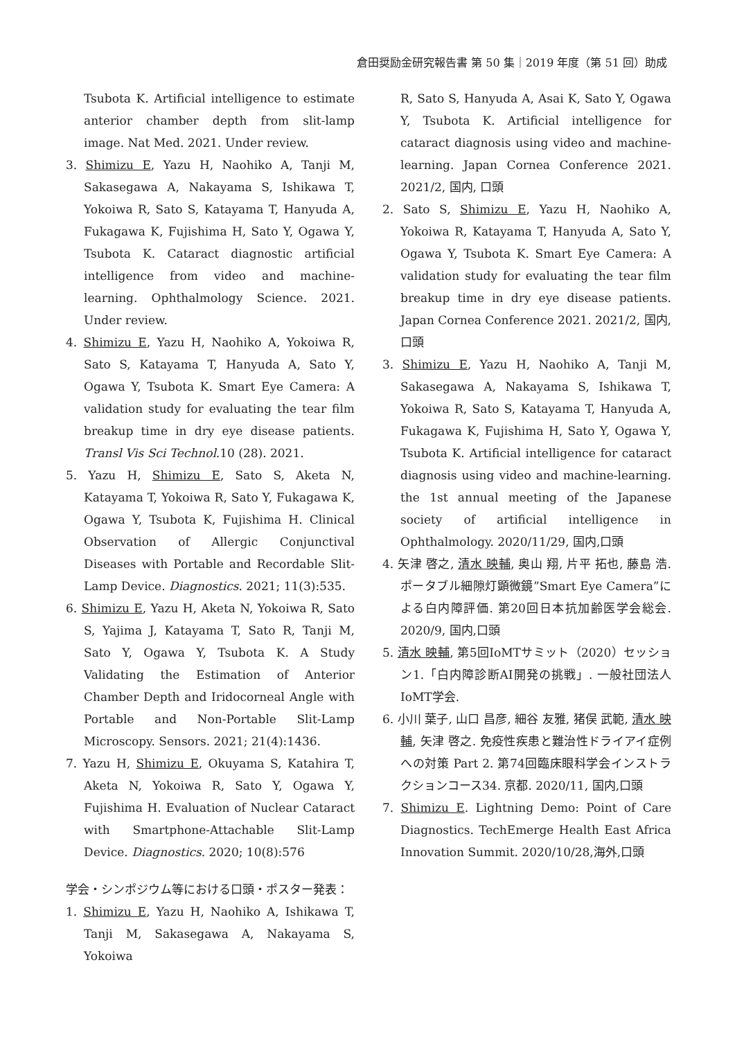倉田奨励金研究報告書 第 50 集｜2019 年度（第 51 回）助成
Tsubota K. Artificial intelligence to estimate anterior chamber depth from slit-lamp image. Nat Med. 2021. Under review.
3. Shimizu E, Yazu H, Naohiko A, Tanji M, Sakasegawa A, Nakayama S, Ishikawa T, Yokoiwa R, Sato S, Katayama T, Hanyuda A, Fukagawa K, Fujishima H, Sato Y, Ogawa Y, Tsubota K. Cataract diagnostic artificial intelligence from video and machine-learning. Ophthalmology Science. 2021. Under review.
4. Shimizu E, Yazu H, Naohiko A, Yokoiwa R, Sato S, Katayama T, Hanyuda A, Sato Y, Ogawa Y, Tsubota K. Smart Eye Camera: A validation study for evaluating the tear film breakup time in dry eye disease patients. Transl Vis Sci Technol.10 (28). 2021.
5. Yazu H, Shimizu E, Sato S, Aketa N, Katayama T, Yokoiwa R, Sato Y, Fukagawa K, Ogawa Y, Tsubota K, Fujishima H. Clinical Observation of Allergic Conjunctival Diseases with Portable and Recordable Slit-Lamp Device. Diagnostics. 2021; 11(3):535.
6. Shimizu E, Yazu H, Aketa N, Yokoiwa R, Sato S, Yajima J, Katayama T, Sato R, Tanji M, Sato Y, Ogawa Y, Tsubota K. A Study Validating the Estimation of Anterior Chamber Depth and Iridocorneal Angle with Portable and Non-Portable Slit-Lamp Microscopy. Sensors. 2021; 21(4):1436.
7. Yazu H, Shimizu E, Okuyama S, Katahira T, Aketa N, Yokoiwa R, Sato Y, Ogawa Y, Fujishima H. Evaluation of Nuclear Cataract with Smartphone-Attachable Slit-Lamp Device. Diagnostics. 2020; 10(8):576
学会・シンポジウム等における口頭・ポスター発表：
1. Shimizu E, Yazu H, Naohiko A, Ishikawa T, Tanji M, Sakasegawa A, Nakayama S, Yokoiwa
R, Sato S, Hanyuda A, Asai K, Sato Y, Ogawa Y, Tsubota K. Artificial intelligence for cataract diagnosis using video and machine-learning. Japan Cornea Conference 2021. 2021/2, 国内, 口頭
2. Sato S, Shimizu E, Yazu H, Naohiko A, Yokoiwa R, Katayama T, Hanyuda A, Sato Y, Ogawa Y, Tsubota K. Smart Eye Camera: A validation study for evaluating the tear film breakup time in dry eye disease patients. Japan Cornea Conference 2021. 2021/2, 国内, 口頭
3. Shimizu E, Yazu H, Naohiko A, Tanji M, Sakasegawa A, Nakayama S, Ishikawa T, Yokoiwa R, Sato S, Katayama T, Hanyuda A, Fukagawa K, Fujishima H, Sato Y, Ogawa Y, Tsubota K. Artificial intelligence for cataract diagnosis using video and machine-learning. the 1st annual meeting of the Japanese society of artificial intelligence in Ophthalmology. 2020/11/29, 国内,口頭
4. 矢津 啓之, 清水 映輔, 奥山 翔, 片平 拓也, 藤島 浩. ポータブル細隙灯顕微鏡”Smart Eye Camera”による白内障評価. 第20回日本抗加齢医学会総会. 2020/9, 国内,口頭
5. 清水 映輔, 第5回IoMTサミット（2020）セッション1.「白内障診断AI開発の挑戦」. 一般社団法人IoMT学会.
6. 小川 葉子, 山口 昌彦, 細谷 友雅, 猪俣 武範, 清水 映輔, 矢津 啓之. 免疫性疾患と難治性ドライアイ症例への対策 Part 2. 第74回臨床眼科学会インストラクションコース34. 京都. 2020/11, 国内,口頭
7. Shimizu E. Lightning Demo: Point of Care Diagnostics. TechEmerge Health East Africa Innovation Summit. 2020/10/28,海外,口頭